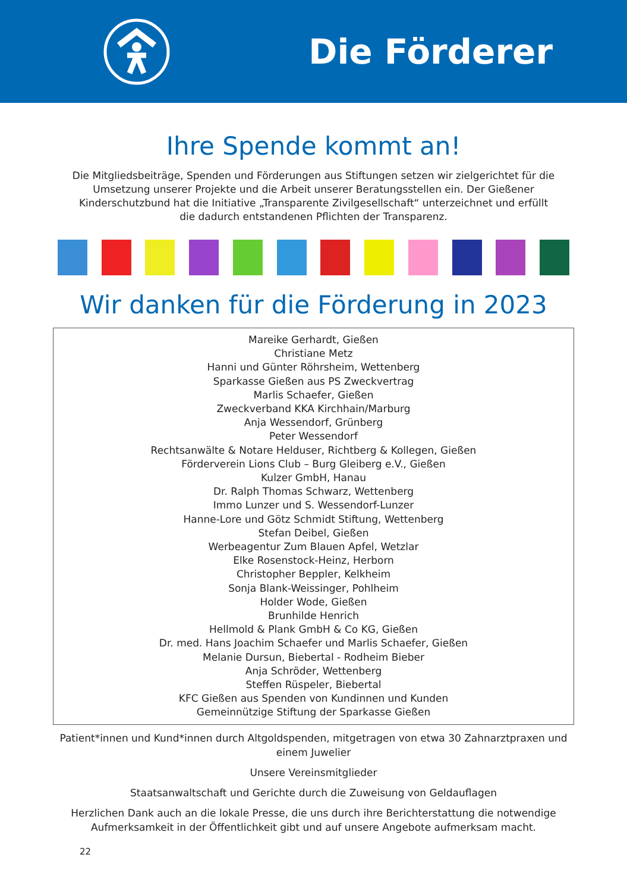Die Förderer
Ihre Spende kommt an!
Die Mitgliedsbeiträge, Spenden und Förderungen aus Stiftungen setzen wir zielgerichtet für die Umsetzung unserer Projekte und die Arbeit unserer Beratungsstellen ein. Der Gießener Kinderschutzbund hat die Initiative „Transparente Zivilgesellschaft“ unterzeichnet und erfüllt die dadurch entstandenen Pflichten der Transparenz.
Wir danken für die Förderung in 2023
Mareike Gerhardt, Gießen
Christiane Metz
Hanni und Günter Röhrsheim, Wettenberg
Sparkasse Gießen aus PS Zweckvertrag
Marlis Schaefer, Gießen
Zweckverband KKA Kirchhain/Marburg
Anja Wessendorf, Grünberg
Peter Wessendorf
Rechtsanwälte & Notare Helduser, Richtberg & Kollegen, Gießen
Förderverein Lions Club – Burg Gleiberg e.V., Gießen
Kulzer GmbH, Hanau
Dr. Ralph Thomas Schwarz, Wettenberg
Immo Lunzer und S. Wessendorf-Lunzer
Hanne-Lore und Götz Schmidt Stiftung, Wettenberg
Stefan Deibel, Gießen
Werbeagentur Zum Blauen Apfel, Wetzlar
Elke Rosenstock-Heinz, Herborn
Christopher Beppler, Kelkheim
Sonja Blank-Weissinger, Pohlheim
Holder Wode, Gießen
Brunhilde Henrich
Hellmold & Plank GmbH & Co KG, Gießen
Dr. med. Hans Joachim Schaefer und Marlis Schaefer, Gießen
Melanie Dursun, Biebertal - Rodheim Bieber
Anja Schröder, Wettenberg
Steffen Rüspeler, Biebertal
KFC Gießen aus Spenden von Kundinnen und Kunden
Gemeinnützige Stiftung der Sparkasse Gießen
Patient*innen und Kund*innen durch Altgoldspenden, mitgetragen von etwa 30 Zahnarztpraxen und einem Juwelier
Unsere Vereinsmitglieder
Staatsanwaltschaft und Gerichte durch die Zuweisung von Geldauflagen
Herzlichen Dank auch an die lokale Presse, die uns durch ihre Berichterstattung die notwendige Aufmerksamkeit in der Öffentlichkeit gibt und auf unsere Angebote aufmerksam macht.
22